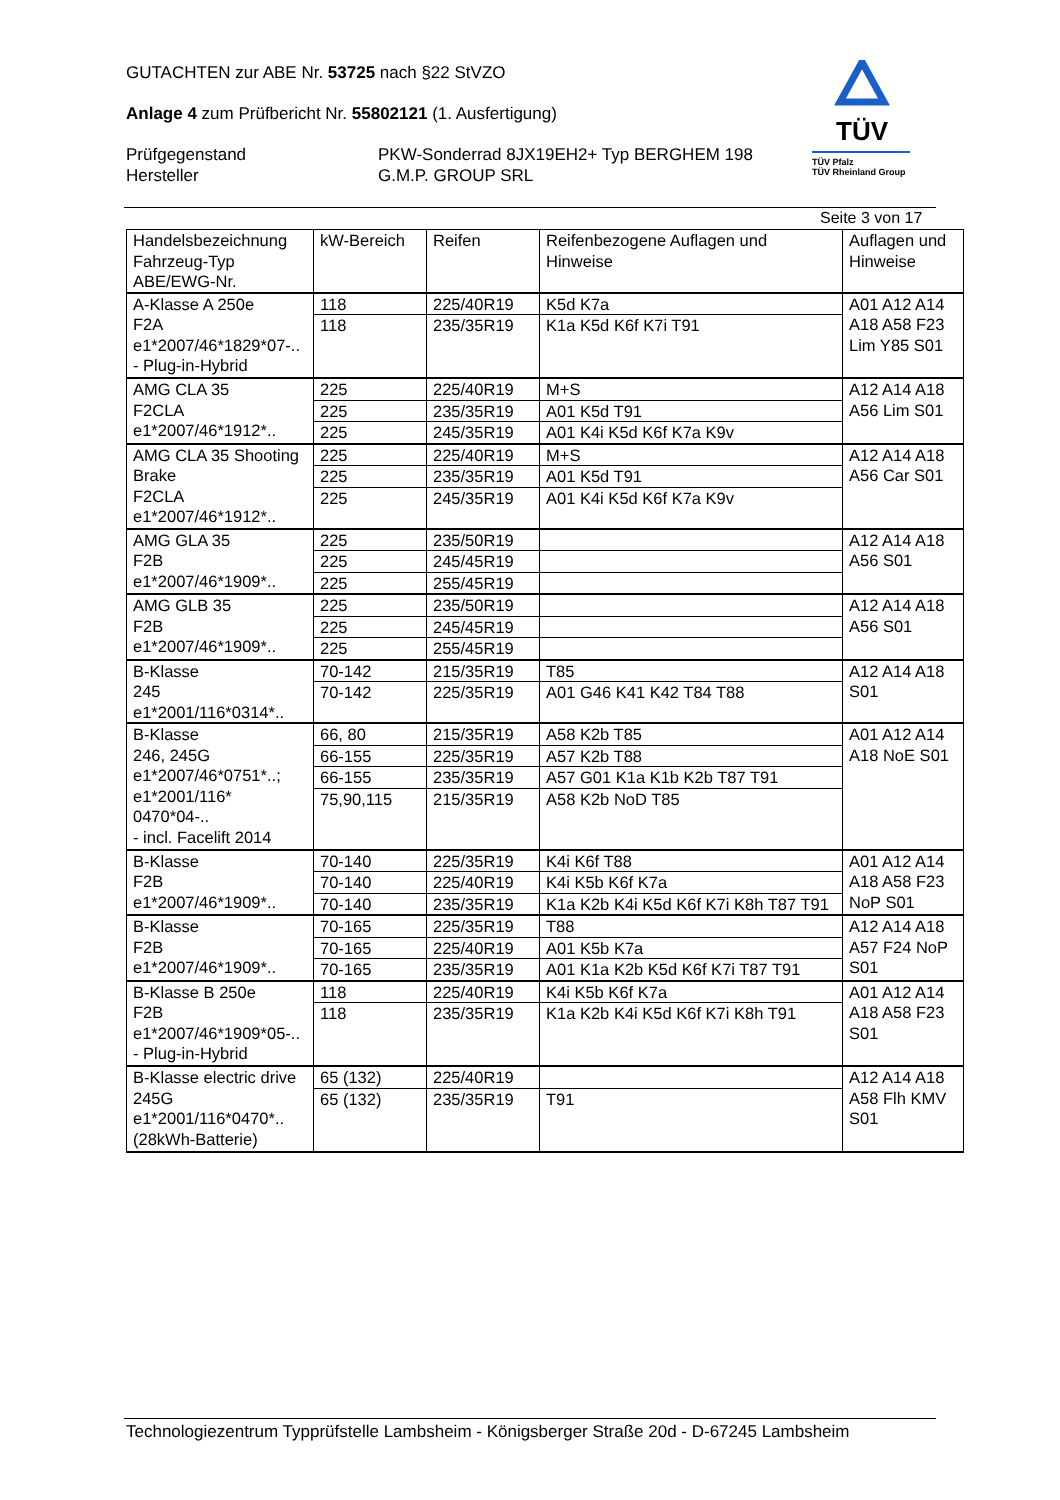GUTACHTEN zur ABE Nr. 53725 nach §22 StVZO
Anlage 4 zum Prüfbericht Nr. 55802121 (1. Ausfertigung)
Prüfgegenstand PKW-Sonderrad 8JX19EH2+ Typ BERGHEM 198
Hersteller G.M.P. GROUP SRL
TÜV
TÜV Pfalz
TÜV Rheinland Group
Seite 3 von 17
| Handelsbezeichnung Fahrzeug-Typ ABE/EWG-Nr. | kW-Bereich | Reifen | Reifenbezogene Auflagen und Hinweise | Auflagen und Hinweise |
| --- | --- | --- | --- | --- |
| A-Klasse A 250e F2A e1*2007/46*1829*07-.. - Plug-in-Hybrid | 118 | 225/40R19 | K5d K7a | A01 A12 A14 A18 A58 F23 Lim Y85 S01 |
| | 118 | 235/35R19 | K1a K5d K6f K7i T91 | |
| AMG CLA 35 F2CLA e1*2007/46*1912*.. | 225 | 225/40R19 | M+S | A12 A14 A18 A56 Lim S01 |
| | 225 | 235/35R19 | A01 K5d T91 | |
| | 225 | 245/35R19 | A01 K4i K5d K6f K7a K9v | |
| AMG CLA 35 Shooting Brake F2CLA e1*2007/46*1912*.. | 225 | 225/40R19 | M+S | A12 A14 A18 A56 Car S01 |
| | 225 | 235/35R19 | A01 K5d T91 | |
| | 225 | 245/35R19 | A01 K4i K5d K6f K7a K9v | |
| AMG GLA 35 F2B e1*2007/46*1909*.. | 225 | 235/50R19 | | A12 A14 A18 A56 S01 |
| | 225 | 245/45R19 | | |
| | 225 | 255/45R19 | | |
| AMG GLB 35 F2B e1*2007/46*1909*.. | 225 | 235/50R19 | | A12 A14 A18 A56 S01 |
| | 225 | 245/45R19 | | |
| | 225 | 255/45R19 | | |
| B-Klasse 245 e1*2001/116*0314*.. | 70-142 | 215/35R19 | T85 | A12 A14 A18 S01 |
| | 70-142 | 225/35R19 | A01 G46 K41 K42 T84 T88 | |
| B-Klasse 246, 245G e1*2007/46*0751*..; e1*2001/116* 0470*04-.. - incl. Facelift 2014 | 66, 80 | 215/35R19 | A58 K2b T85 | A01 A12 A14 A18 NoE S01 |
| | 66-155 | 225/35R19 | A57 K2b T88 | |
| | 66-155 | 235/35R19 | A57 G01 K1a K1b K2b T87 T91 | |
| | 75,90,115 | 215/35R19 | A58 K2b NoD T85 | |
| B-Klasse F2B e1*2007/46*1909*.. | 70-140 | 225/35R19 | K4i K6f T88 | A01 A12 A14 A18 A58 F23 NoP S01 |
| | 70-140 | 225/40R19 | K4i K5b K6f K7a | |
| | 70-140 | 235/35R19 | K1a K2b K4i K5d K6f K7i K8h T87 T91 | |
| B-Klasse F2B e1*2007/46*1909*.. | 70-165 | 225/35R19 | T88 | A12 A14 A18 A57 F24 NoP S01 |
| | 70-165 | 225/40R19 | A01 K5b K7a | |
| | 70-165 | 235/35R19 | A01 K1a K2b K5d K6f K7i T87 T91 | |
| B-Klasse B 250e F2B e1*2007/46*1909*05-.. - Plug-in-Hybrid | 118 | 225/40R19 | K4i K5b K6f K7a | A01 A12 A14 A18 A58 F23 S01 |
| | 118 | 235/35R19 | K1a K2b K4i K5d K6f K7i K8h T91 | |
| B-Klasse electric drive 245G e1*2001/116*0470*.. (28kWh-Batterie) | 65 (132) | 225/40R19 | | A12 A14 A18 A58 Flh KMV S01 |
| | 65 (132) | 235/35R19 | T91 | |
Technologiezentrum Typprüfstelle Lambsheim - Königsberger Straße 20d - D-67245 Lambsheim